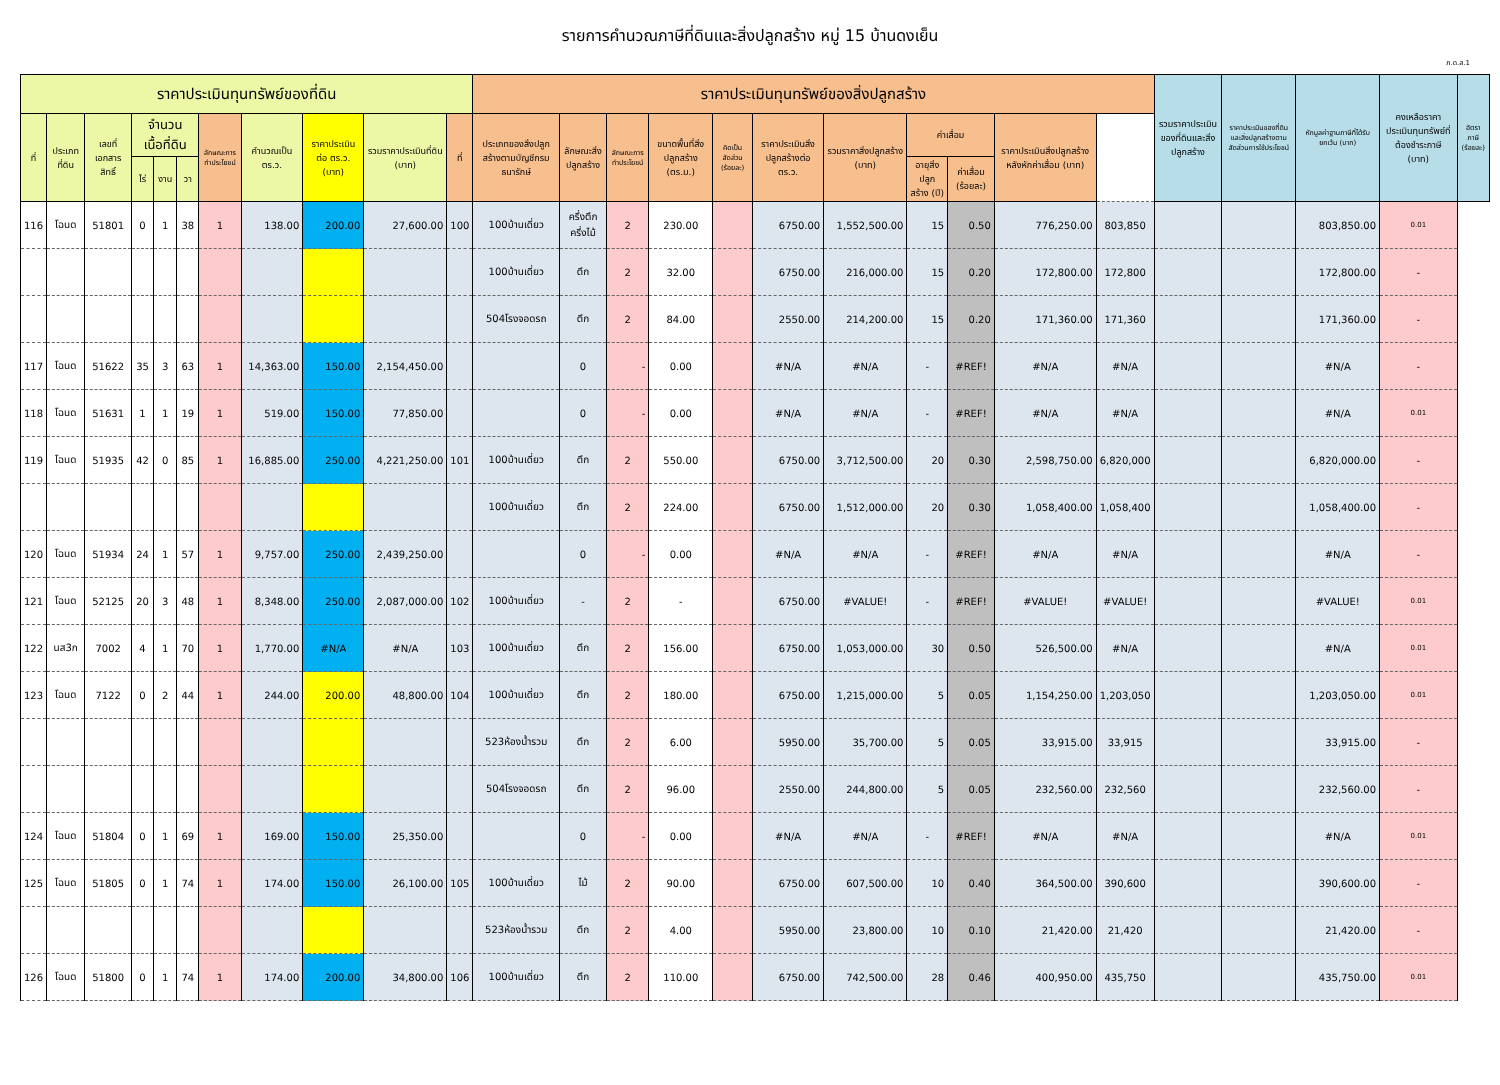รายการคำนวณภาษีที่ดินและสิ่งปลูกสร้าง หมู่ 15 บ้านดงเย็น
ภ.ด.ส.1
| ราคาประเมินทุนทรัพย์ของที่ดิน | | | | | | | | | | | ราคาประเมินทุนทรัพย์ของสิ่งปลูกสร้าง | | | | | | | | | | | รวมราคาประเมินของที่ดินและสิ่งปลูกสร้าง | ราคาประเมินของที่ดินและสิ่งปลูกสร้างตามสัดส่วนการใช้ประโยชน์ | หักมูลค่าฐานภาษีที่ได้รับยกเว้น (บาท) | คงเหลือราคาประเมินทุนทรัพย์ที่ต้องชำระภาษี (บาท) | อัตราภาษี (ร้อยละ) |
| --- | --- | --- | --- | --- | --- | --- | --- | --- | --- | --- | --- | --- | --- | --- | --- | --- | --- | --- | --- | --- | --- | --- | --- | --- | --- | --- |
| ที่ | ประเภทที่ดิน | เลขที่เอกสารสิทธิ์ | จำนวนเนื้อที่ดิน | | | ลักษณะการทำประโยชน์ | คำนวณเป็น ตร.ว. | ราคาประเมินต่อ ตร.ว. (บาท) | รวมราคาประเมินที่ดิน (บาท) | | ที่ | ประเภทของสิ่งปลูกสร้างตามบัญชีกรมธนารักษ์ | ลักษณะสิ่งปลูกสร้าง | ลักษณะการทำประโยชน์ | ขนาดพื้นที่สิ่งปลูกสร้าง (ตร.ม.) | คิดเป็นสัดส่วน (ร้อยละ) | ราคาประเมินสิ่งปลูกสร้างต่อ ตร.ว. | รวมราคาสิ่งปลูกสร้าง (บาท) | ค่าเสื่อม | | ราคาประเมินสิ่งปลูกสร้างหลังหักค่าเสื่อม (บาท) | | | | | |
| | | | ไร่ | งาน | วา | | | | | | | | | | | | | | อายุสิ่งปลูกสร้าง (ปี) | ค่าเสื่อม (ร้อยละ) | | | | | | |
| 116 | โฉนด | 51801 | 0 | 1 | 38 | 1 | 138.00 | 200.00 | 27,600.00 | 100 | 100บ้านเดี่ยว | ครึ่งตึกครึ่งไม้ | 2 | 230.00 | | 6750.00 | 1,552,500.00 | 15 | 0.50 | 776,250.00 | 803,850 | | | 803,850.00 | 0.01 | |
| | | | | | | | | | | | 100บ้านเดี่ยว | ตึก | 2 | 32.00 | | 6750.00 | 216,000.00 | 15 | 0.20 | 172,800.00 | 172,800 | | | 172,800.00 | - | |
| | | | | | | | | | | | 504โรงจอดรถ | ตึก | 2 | 84.00 | | 2550.00 | 214,200.00 | 15 | 0.20 | 171,360.00 | 171,360 | | | 171,360.00 | - | |
| 117 | โฉนด | 51622 | 35 | 3 | 63 | 1 | 14,363.00 | 150.00 | 2,154,450.00 | | | 0 | - | 0.00 | | #N/A | #N/A | - | #REF! | #N/A | #N/A | | | #N/A | - | |
| 118 | โฉนด | 51631 | 1 | 1 | 19 | 1 | 519.00 | 150.00 | 77,850.00 | | | 0 | - | 0.00 | | #N/A | #N/A | - | #REF! | #N/A | #N/A | | | #N/A | 0.01 | |
| 119 | โฉนด | 51935 | 42 | 0 | 85 | 1 | 16,885.00 | 250.00 | 4,221,250.00 | 101 | 100บ้านเดี่ยว | ตึก | 2 | 550.00 | | 6750.00 | 3,712,500.00 | 20 | 0.30 | 2,598,750.00 | 6,820,000 | | | 6,820,000.00 | - | |
| | | | | | | | | | | | 100บ้านเดี่ยว | ตึก | 2 | 224.00 | | 6750.00 | 1,512,000.00 | 20 | 0.30 | 1,058,400.00 | 1,058,400 | | | 1,058,400.00 | - | |
| 120 | โฉนด | 51934 | 24 | 1 | 57 | 1 | 9,757.00 | 250.00 | 2,439,250.00 | | | 0 | - | 0.00 | | #N/A | #N/A | - | #REF! | #N/A | #N/A | | | #N/A | - | |
| 121 | โฉนด | 52125 | 20 | 3 | 48 | 1 | 8,348.00 | 250.00 | 2,087,000.00 | 102 | 100บ้านเดี่ยว | - | 2 | - | | 6750.00 | #VALUE! | - | #REF! | #VALUE! | #VALUE! | | | #VALUE! | 0.01 | |
| 122 | นส3ก | 7002 | 4 | 1 | 70 | 1 | 1,770.00 | #N/A | #N/A | 103 | 100บ้านเดี่ยว | ตึก | 2 | 156.00 | | 6750.00 | 1,053,000.00 | 30 | 0.50 | 526,500.00 | #N/A | | | #N/A | 0.01 | |
| 123 | โฉนด | 7122 | 0 | 2 | 44 | 1 | 244.00 | 200.00 | 48,800.00 | 104 | 100บ้านเดี่ยว | ตึก | 2 | 180.00 | | 6750.00 | 1,215,000.00 | 5 | 0.05 | 1,154,250.00 | 1,203,050 | | | 1,203,050.00 | 0.01 | |
| | | | | | | | | | | | 523ห้องน้ำรวม | ตึก | 2 | 6.00 | | 5950.00 | 35,700.00 | 5 | 0.05 | 33,915.00 | 33,915 | | | 33,915.00 | - | |
| | | | | | | | | | | | 504โรงจอดรถ | ตึก | 2 | 96.00 | | 2550.00 | 244,800.00 | 5 | 0.05 | 232,560.00 | 232,560 | | | 232,560.00 | - | |
| 124 | โฉนด | 51804 | 0 | 1 | 69 | 1 | 169.00 | 150.00 | 25,350.00 | | | 0 | - | 0.00 | | #N/A | #N/A | - | #REF! | #N/A | #N/A | | | #N/A | 0.01 | |
| 125 | โฉนด | 51805 | 0 | 1 | 74 | 1 | 174.00 | 150.00 | 26,100.00 | 105 | 100บ้านเดี่ยว | ไม้ | 2 | 90.00 | | 6750.00 | 607,500.00 | 10 | 0.40 | 364,500.00 | 390,600 | | | 390,600.00 | - | |
| | | | | | | | | | | | 523ห้องน้ำรวม | ตึก | 2 | 4.00 | | 5950.00 | 23,800.00 | 10 | 0.10 | 21,420.00 | 21,420 | | | 21,420.00 | - | |
| 126 | โฉนด | 51800 | 0 | 1 | 74 | 1 | 174.00 | 200.00 | 34,800.00 | 106 | 100บ้านเดี่ยว | ตึก | 2 | 110.00 | | 6750.00 | 742,500.00 | 28 | 0.46 | 400,950.00 | 435,750 | | | 435,750.00 | 0.01 | |